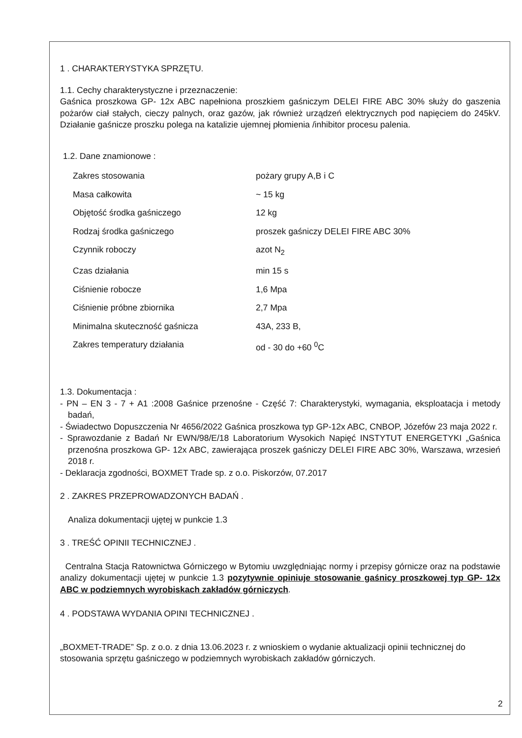1 . CHARAKTERYSTYKA SPRZĘTU.
1.1. Cechy charakterystyczne i przeznaczenie:
Gaśnica proszkowa GP- 12x ABC napełniona proszkiem gaśniczym DELEI FIRE ABC 30% służy do gaszenia pożarów ciał stałych, cieczy palnych, oraz gazów, jak również urządzeń elektrycznych pod napięciem do 245kV. Działanie gaśnicze proszku polega na katalizie ujemnej płomienia /inhibitor procesu palenia.
1.2. Dane znamionowe :
| Zakres stosowania | pożary grupy A,B i C |
| Masa całkowita | ~ 15 kg |
| Objętość środka gaśniczego | 12 kg |
| Rodzaj środka gaśniczego | proszek gaśniczy DELEI FIRE ABC 30% |
| Czynnik roboczy | azot N<sub>2</sub> |
| Czas działania | min 15 s |
| Ciśnienie robocze | 1,6 Mpa |
| Ciśnienie próbne zbiornika | 2,7 Mpa |
| Minimalna skuteczność gaśnicza | 43A, 233 B, |
| Zakres temperatury działania | od - 30 do +60 <sup>0</sup>C |
1.3. Dokumentacja :
- PN – EN 3 - 7 + A1 :2008 Gaśnice przenośne - Część 7: Charakterystyki, wymagania, eksploatacja i metody badań,
- Świadectwo Dopuszczenia Nr 4656/2022 Gaśnica proszkowa typ GP-12x ABC, CNBOP, Józefów 23 maja 2022 r.
- Sprawozdanie z Badań Nr EWN/98/E/18 Laboratorium Wysokich Napięć INSTYTUT ENERGETYKI „Gaśnica przenośna proszkowa GP- 12x ABC, zawierająca proszek gaśniczy DELEI FIRE ABC 30%, Warszawa, wrzesień 2018 r.
- Deklaracja zgodności, BOXMET Trade sp. z o.o. Piskorzów, 07.2017
2 . ZAKRES PRZEPROWADZONYCH BADAŃ .
Analiza dokumentacji ujętej w punkcie 1.3
3 . TREŚĆ OPINII TECHNICZNEJ .
Centralna Stacja Ratownictwa Górniczego w Bytomiu uwzględniając normy i przepisy górnicze oraz na podstawie analizy dokumentacji ujętej w punkcie 1.3 pozytywnie opiniuje stosowanie gaśnicy proszkowej typ GP- 12x ABC w podziemnych wyrobiskach zakładów górniczych.
4 . PODSTAWA WYDANIA OPINI TECHNICZNEJ .
„BOXMET-TRADE” Sp. z o.o. z dnia 13.06.2023 r. z wnioskiem o wydanie aktualizacji opinii technicznej do stosowania sprzętu gaśniczego w podziemnych wyrobiskach zakładów górniczych.
2